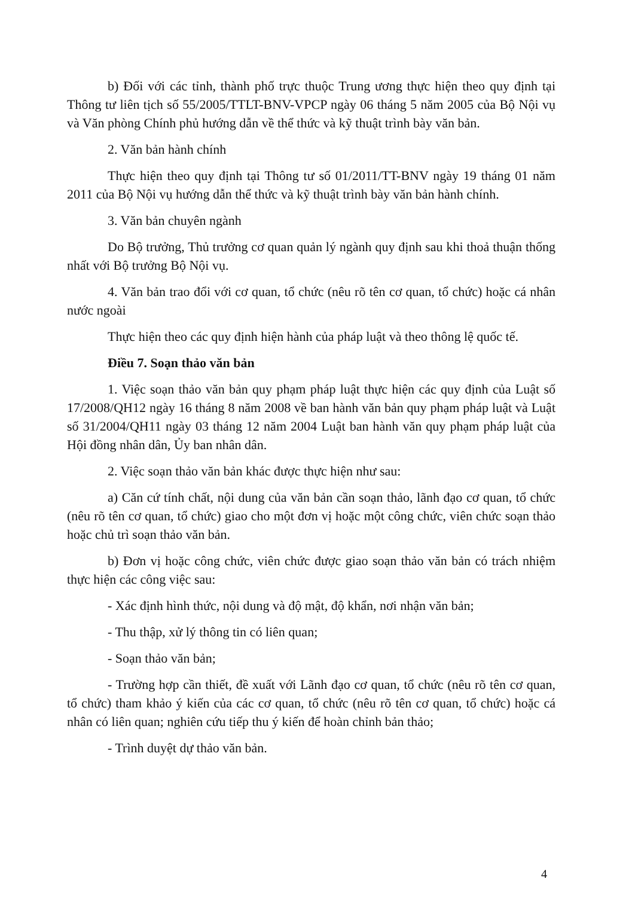b) Đối với các tỉnh, thành phố trực thuộc Trung ương thực hiện theo quy định tại Thông tư liên tịch số 55/2005/TTLT-BNV-VPCP ngày 06 tháng 5 năm 2005 của Bộ Nội vụ và Văn phòng Chính phủ hướng dẫn về thể thức và kỹ thuật trình bày văn bản.
2. Văn bản hành chính
Thực hiện theo quy định tại Thông tư số 01/2011/TT-BNV ngày 19 tháng 01 năm 2011 của Bộ Nội vụ hướng dẫn thể thức và kỹ thuật trình bày văn bản hành chính.
3. Văn bản chuyên ngành
Do Bộ trưởng, Thủ trưởng cơ quan quản lý ngành quy định sau khi thoả thuận thống nhất với Bộ trưởng Bộ Nội vụ.
4. Văn bản trao đổi với cơ quan, tổ chức (nêu rõ tên cơ quan, tổ chức) hoặc cá nhân nước ngoài
Thực hiện theo các quy định hiện hành của pháp luật và theo thông lệ quốc tế.
Điều 7. Soạn thảo văn bản
1. Việc soạn thảo văn bản quy phạm pháp luật thực hiện các quy định của Luật số 17/2008/QH12 ngày 16 tháng 8 năm 2008 về ban hành văn bản quy phạm pháp luật và Luật số 31/2004/QH11 ngày 03 tháng 12 năm 2004 Luật ban hành văn quy phạm pháp luật của Hội đồng nhân dân, Ủy ban nhân dân.
2. Việc soạn thảo văn bản khác được thực hiện như sau:
a) Căn cứ tính chất, nội dung của văn bản cần soạn thảo, lãnh đạo cơ quan, tổ chức (nêu rõ tên cơ quan, tổ chức) giao cho một đơn vị hoặc một công chức, viên chức soạn thảo hoặc chủ trì soạn thảo văn bản.
b) Đơn vị hoặc công chức, viên chức được giao soạn thảo văn bản có trách nhiệm thực hiện các công việc sau:
- Xác định hình thức, nội dung và độ mật, độ khẩn, nơi nhận văn bản;
- Thu thập, xử lý thông tin có liên quan;
- Soạn thảo văn bản;
- Trường hợp cần thiết, đề xuất với Lãnh đạo cơ quan, tổ chức (nêu rõ tên cơ quan, tổ chức) tham khảo ý kiến của các cơ quan, tổ chức (nêu rõ tên cơ quan, tổ chức) hoặc cá nhân có liên quan; nghiên cứu tiếp thu ý kiến để hoàn chỉnh bản thảo;
- Trình duyệt dự thảo văn bản.
4